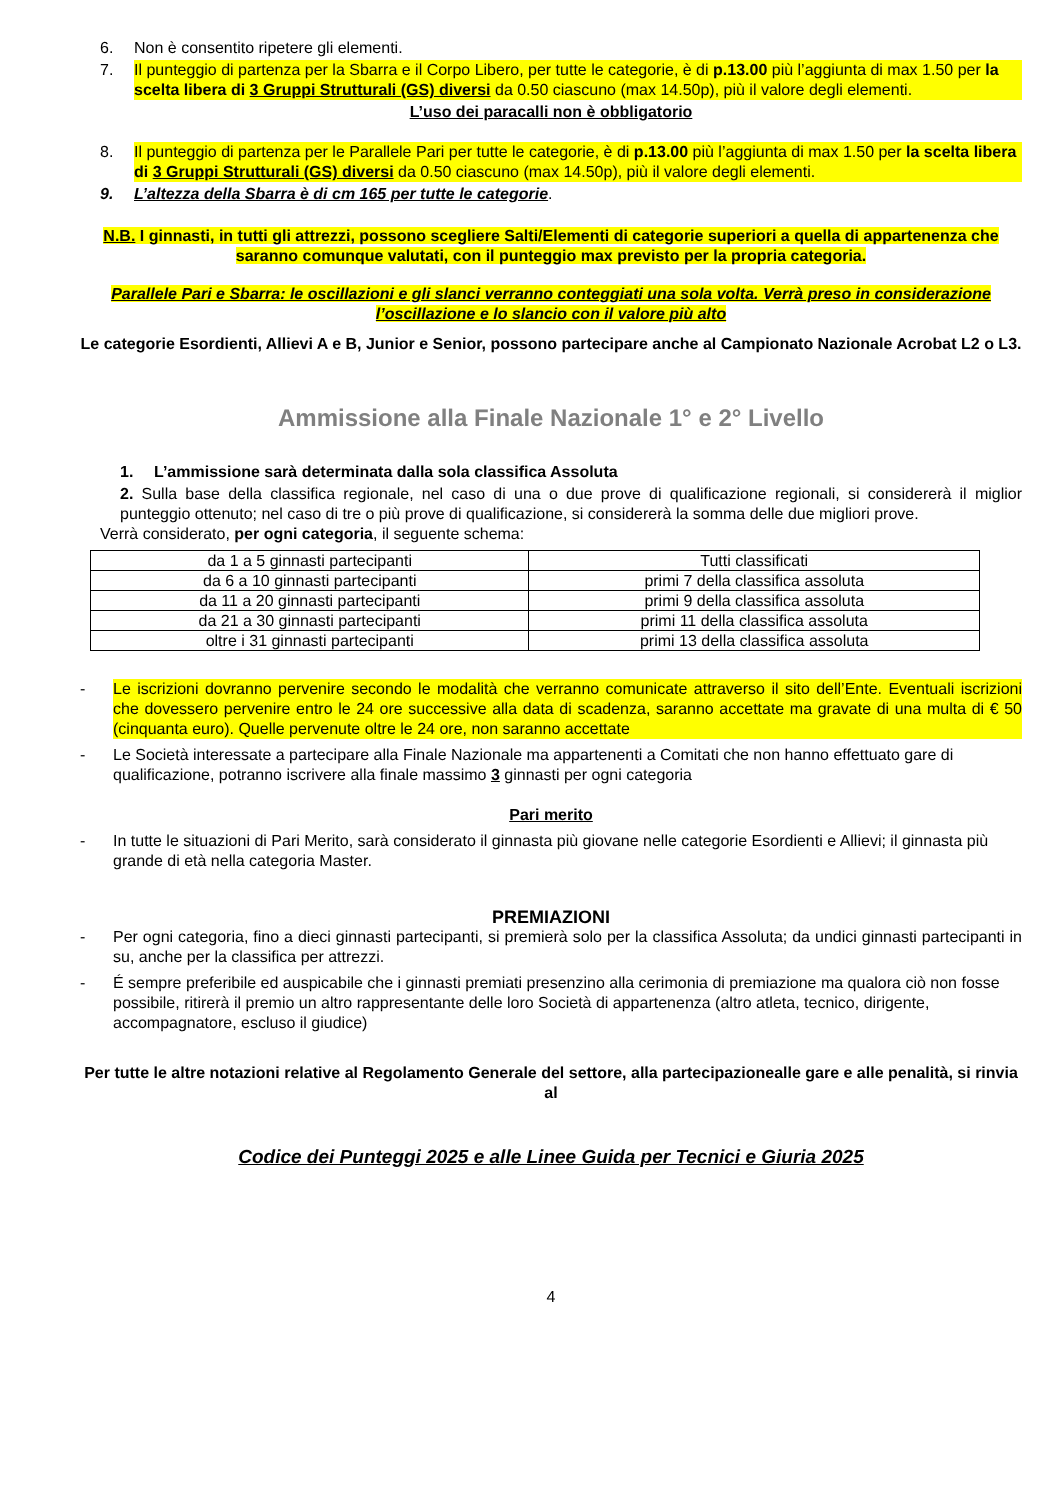6. Non è consentito ripetere gli elementi.
7. Il punteggio di partenza per la Sbarra e il Corpo Libero, per tutte le categorie, è di p.13.00 più l’aggiunta di max 1.50 per la scelta libera di 3 Gruppi Strutturali (GS) diversi da 0.50 ciascuno (max 14.50p), più il valore degli elementi.
L’uso dei paracalli non è obbligatorio
8. Il punteggio di partenza per le Parallele Pari per tutte le categorie, è di p.13.00 più l’aggiunta di max 1.50 per la scelta libera di 3 Gruppi Strutturali (GS) diversi da 0.50 ciascuno (max 14.50p), più il valore degli elementi.
9. L’altezza della Sbarra è di cm 165 per tutte le categorie.
N.B. I ginnasti, in tutti gli attrezzi, possono scegliere Salti/Elementi di categorie superiori a quella di appartenenza che saranno comunque valutati, con il punteggio max previsto per la propria categoria.
Parallele Pari e Sbarra: le oscillazioni e gli slanci verranno conteggiati una sola volta. Verrà preso in considerazione l’oscillazione e lo slancio con il valore più alto
Le categorie Esordienti, Allievi A e B, Junior e Senior, possono partecipare anche al Campionato Nazionale Acrobat L2 o L3.
Ammissione alla Finale Nazionale 1° e 2° Livello
1. L’ammissione sarà determinata dalla sola classifica Assoluta
2. Sulla base della classifica regionale, nel caso di una o due prove di qualificazione regionali, si considererà il miglior punteggio ottenuto; nel caso di tre o più prove di qualificazione, si considererà la somma delle due migliori prove.
Verrà considerato, per ogni categoria, il seguente schema:
| da 1 a 5 ginnasti partecipanti | Tutti classificati |
| da 6 a 10 ginnasti partecipanti | primi 7 della classifica assoluta |
| da 11 a 20 ginnasti partecipanti | primi 9 della classifica assoluta |
| da 21 a 30 ginnasti partecipanti | primi 11 della classifica assoluta |
| oltre i 31 ginnasti partecipanti | primi 13 della classifica assoluta |
- Le iscrizioni dovranno pervenire secondo le modalità che verranno comunicate attraverso il sito dell’Ente. Eventuali iscrizioni che dovessero pervenire entro le 24 ore successive alla data di scadenza, saranno accettate ma gravate di una multa di € 50 (cinquanta euro). Quelle pervenute oltre le 24 ore, non saranno accettate
- Le Società interessate a partecipare alla Finale Nazionale ma appartenenti a Comitati che non hanno effettuato gare di qualificazione, potranno iscrivere alla finale massimo 3 ginnasti per ogni categoria
Pari merito
- In tutte le situazioni di Pari Merito, sarà considerato il ginnasta più giovane nelle categorie Esordienti e Allievi; il ginnasta più grande di età nella categoria Master.
PREMIAZIONI
- Per ogni categoria, fino a dieci ginnasti partecipanti, si premierà solo per la classifica Assoluta; da undici ginnasti partecipanti in su, anche per la classifica per attrezzi.
- É sempre preferibile ed auspicabile che i ginnasti premiati presenzino alla cerimonia di premiazione ma qualora ciò non fosse possibile, ritirerà il premio un altro rappresentante delle loro Società di appartenenza (altro atleta, tecnico, dirigente, accompagnatore, escluso il giudice)
Per tutte le altre notazioni relative al Regolamento Generale del settore, alla partecipazionealle gare e alle penalità, si rinvia al
Codice dei Punteggi 2025 e alle Linee Guida per Tecnici e Giuria 2025
4